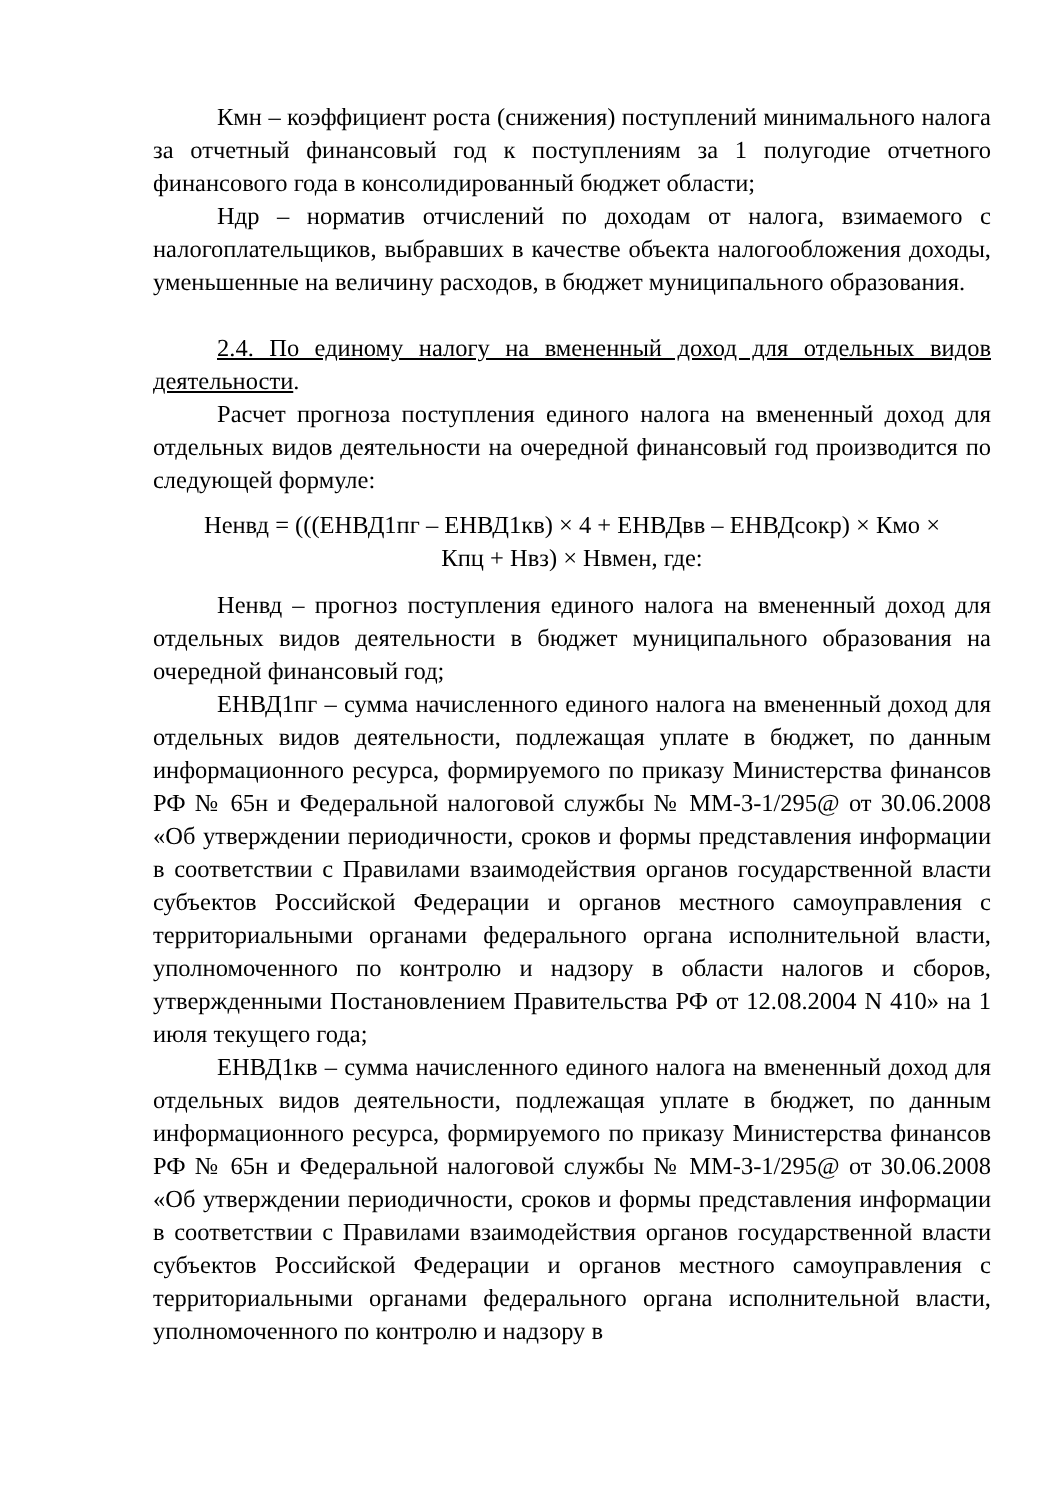Кмн – коэффициент роста (снижения) поступлений минимального налога за отчетный финансовый год к поступлениям за 1 полугодие отчетного финансового года в консолидированный бюджет области;
Ндр – норматив отчислений по доходам от налога, взимаемого с налогоплательщиков, выбравших в качестве объекта налогообложения доходы, уменьшенные на величину расходов, в бюджет муниципального образования.
2.4. По единому налогу на вмененный доход для отдельных видов деятельности.
Расчет прогноза поступления единого налога на вмененный доход для отдельных видов деятельности на очередной финансовый год производится по следующей формуле:
Ненвд = (((ЕНВД1пг – ЕНВД1кв) × 4 + ЕНВДвв – ЕНВДсокр) × Кмо ×
Кпц + Нвз) × Нвмен, где:
Ненвд – прогноз поступления единого налога на вмененный доход для отдельных видов деятельности в бюджет муниципального образования на очередной финансовый год;
ЕНВД1пг – сумма начисленного единого налога на вмененный доход для отдельных видов деятельности, подлежащая уплате в бюджет, по данным информационного ресурса, формируемого по приказу Министерства финансов РФ № 65н и Федеральной налоговой службы № ММ-3-1/295@ от 30.06.2008 «Об утверждении периодичности, сроков и формы представления информации в соответствии с Правилами взаимодействия органов государственной власти субъектов Российской Федерации и органов местного самоуправления с территориальными органами федерального органа исполнительной власти, уполномоченного по контролю и надзору в области налогов и сборов, утвержденными Постановлением Правительства РФ от 12.08.2004 N 410» на 1 июля текущего года;
ЕНВД1кв – сумма начисленного единого налога на вмененный доход для отдельных видов деятельности, подлежащая уплате в бюджет, по данным информационного ресурса, формируемого по приказу Министерства финансов РФ № 65н и Федеральной налоговой службы № ММ-3-1/295@ от 30.06.2008 «Об утверждении периодичности, сроков и формы представления информации в соответствии с Правилами взаимодействия органов государственной власти субъектов Российской Федерации и органов местного самоуправления с территориальными органами федерального органа исполнительной власти, уполномоченного по контролю и надзору в